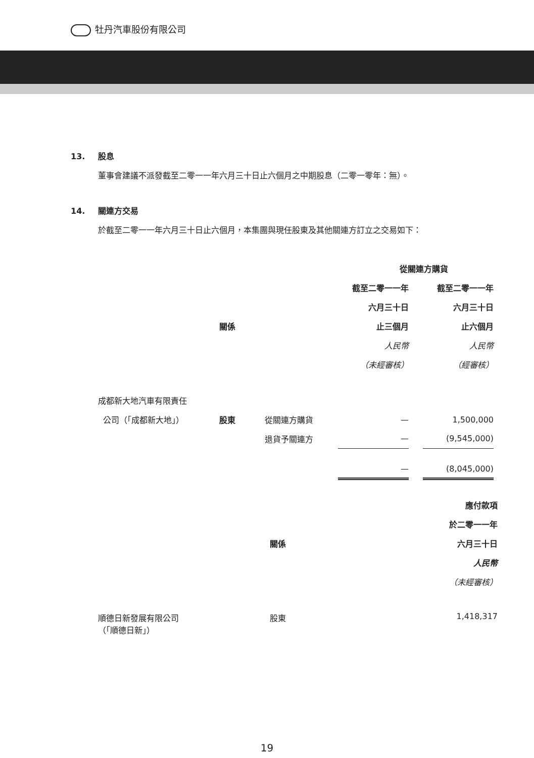牡丹汽車股份有限公司
13. 股息
董事會建議不派發截至二零一一年六月三十日止六個月之中期股息（二零一零年：無）。
14. 關連方交易
於截至二零一一年六月三十日止六個月，本集團與現任股東及其他關連方訂立之交易如下：
| | | | 從關連方購貨 | | |
| | | | 截至二零一一年 | | 截至二零一一年 |
| | | | 六月三十日 | | 六月三十日 |
| | 關係 | | 止三個月 | | 止六個月 |
| | | | 人民幣 | | 人民幣 |
| | | | （未經審核） | | （經審核） |
| 成都新大地汽車有限責任 | | | | | |
| 公司（「成都新大地」） | 股東 | 從關連方購貨 | — | | 1,500,000 |
| | | 退貨予關連方 | — | | (9,545,000) |
| | | | — | | (8,045,000) |
| | | 應付款項 |
| | | 於二零一一年 |
| | 關係 | 六月三十日 |
| | | 人民幣 |
| | | （未經審核） |
| 順德日新發展有限公司 （「順德日新」） | 股東 | 1,418,317 |
19